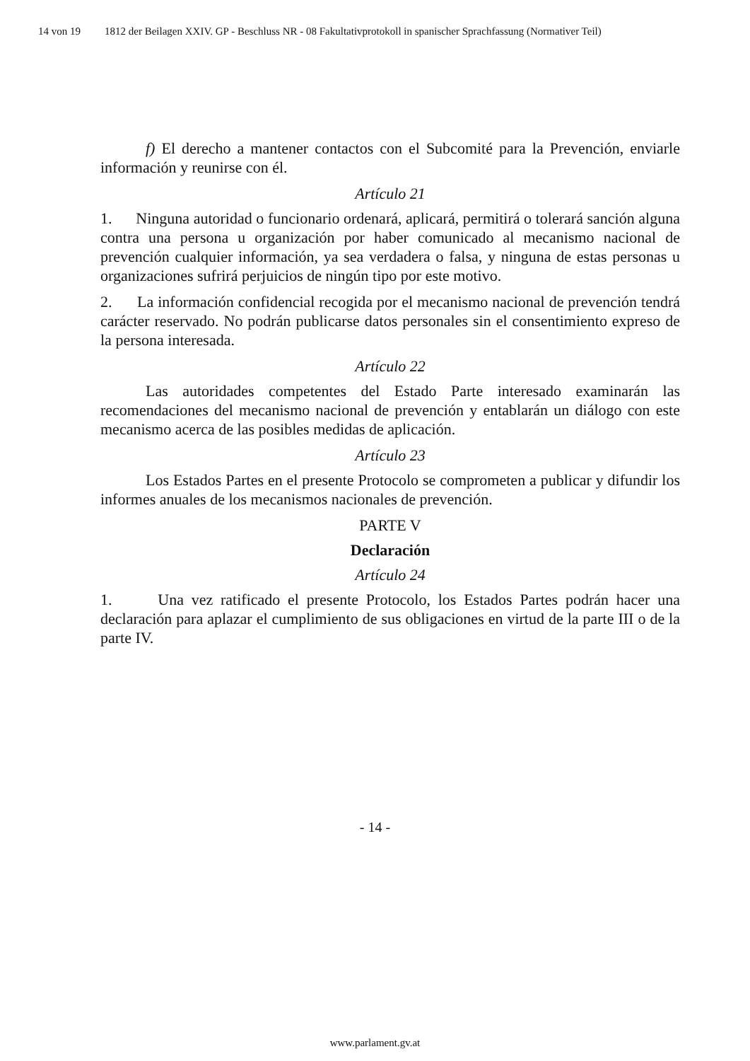14 von 19 1812 der Beilagen XXIV. GP - Beschluss NR - 08 Fakultativprotokoll in spanischer Sprachfassung (Normativer Teil)
f) El derecho a mantener contactos con el Subcomité para la Prevención, enviarle información y reunirse con él.
Artículo 21
1. Ninguna autoridad o funcionario ordenará, aplicará, permitirá o tolerará sanción alguna contra una persona u organización por haber comunicado al mecanismo nacional de prevención cualquier información, ya sea verdadera o falsa, y ninguna de estas personas u organizaciones sufrirá perjuicios de ningún tipo por este motivo.
2. La información confidencial recogida por el mecanismo nacional de prevención tendrá carácter reservado. No podrán publicarse datos personales sin el consentimiento expreso de la persona interesada.
Artículo 22
Las autoridades competentes del Estado Parte interesado examinarán las recomendaciones del mecanismo nacional de prevención y entablarán un diálogo con este mecanismo acerca de las posibles medidas de aplicación.
Artículo 23
Los Estados Partes en el presente Protocolo se comprometen a publicar y difundir los informes anuales de los mecanismos nacionales de prevención.
PARTE V
Declaración
Artículo 24
1. Una vez ratificado el presente Protocolo, los Estados Partes podrán hacer una declaración para aplazar el cumplimiento de sus obligaciones en virtud de la parte III o de la parte IV.
- 14 -
www.parlament.gv.at